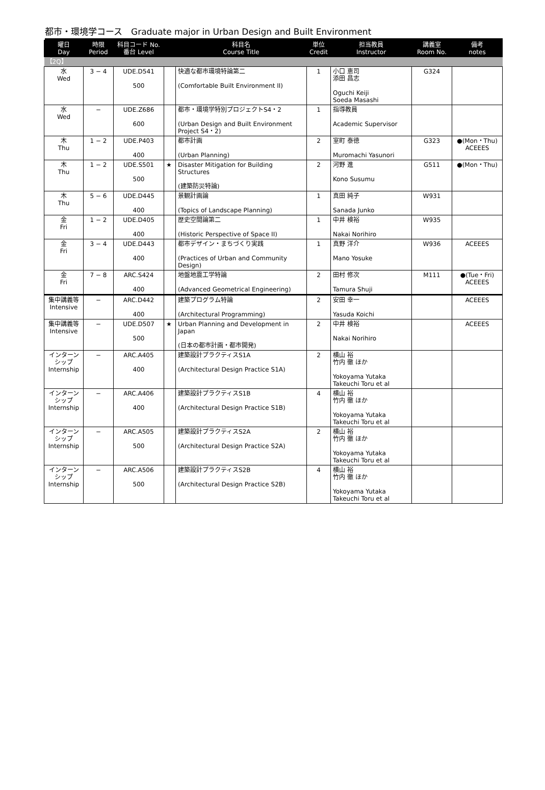都市・環境学コース　Graduate major in Urban Design and Built Environment
| 曜日 Day | 時限 Period | 科目コード No. 番台 Level | | 科目名 Course Title | 単位 Credit | 担当教員 Instructor | 講義室 Room No. | 備考 notes |
| --- | --- | --- | --- | --- | --- | --- | --- | --- |
| 【2Q】 | | | | | | | | |
| 水 Wed | 3 − 4 | UDE.D541 500 | | 快適な都市環境特論第二 (Comfortable Built Environment II) | 1 | 小口 恵司 添田 昌志 Oguchi Keiji Soeda Masashi | G324 | |
| 水 Wed | − | UDE.Z686 600 | | 都市・環境学特別プロジェクトS4・2 (Urban Design and Built Environment Project S4・2) | 1 | 指導教員 Academic Supervisor | | |
| 木 Thu | 1 − 2 | UDE.P403 400 | | 都市計画 (Urban Planning) | 2 | 室町 泰徳 Muromachi Yasunori | G323 | ●(Mon・Thu) ACEEES |
| 木 Thu | 1 − 2 | UDE.S501 500 | ★ | Disaster Mitigation for Building Structures (建築防災特論) | 2 | 河野 進 Kono Susumu | G511 | ●(Mon・Thu) |
| 木 Thu | 5 − 6 | UDE.D445 400 | | 景観計画論 (Topics of Landscape Planning) | 1 | 真田 純子 Sanada Junko | W931 | |
| 金 Fri | 1 − 2 | UDE.D405 400 | | 歴史空間論第二 (Historic Perspective of Space II) | 1 | 中井 検裕 Nakai Norihiro | W935 | |
| 金 Fri | 3 − 4 | UDE.D443 400 | | 都市デザイン・まちづくり実践 (Practices of Urban and Community Design) | 1 | 真野 洋介 Mano Yosuke | W936 | ACEEES |
| 金 Fri | 7 − 8 | ARC.S424 400 | | 地盤地震工学特論 (Advanced Geometrical Engineering) | 2 | 田村 修次 Tamura Shuji | M111 | ●(Tue・Fri) ACEEES |
| 集中講義等 Intensive | − | ARC.D442 400 | | 建築プログラム特論 (Architectural Programming) | 2 | 安田 幸一 Yasuda Koichi | | ACEEES |
| 集中講義等 Intensive | − | UDE.D507 500 | ★ | Urban Planning and Development in Japan (日本の都市計画・都市開発) | 2 | 中井 検裕 Nakai Norihiro | | ACEEES |
| インターンシップ Internship | − | ARC.A405 400 | | 建築設計プラクティスS1A (Architectural Design Practice S1A) | 2 | 横山 裕 竹内 徹 ほか Yokoyama Yutaka Takeuchi Toru et al | | |
| インターンシップ Internship | − | ARC.A406 400 | | 建築設計プラクティスS1B (Architectural Design Practice S1B) | 4 | 横山 裕 竹内 徹 ほか Yokoyama Yutaka Takeuchi Toru et al | | |
| インターンシップ Internship | − | ARC.A505 500 | | 建築設計プラクティスS2A (Architectural Design Practice S2A) | 2 | 横山 裕 竹内 徹 ほか Yokoyama Yutaka Takeuchi Toru et al | | |
| インターンシップ Internship | − | ARC.A506 500 | | 建築設計プラクティスS2B (Architectural Design Practice S2B) | 4 | 横山 裕 竹内 徹 ほか Yokoyama Yutaka Takeuchi Toru et al | | |